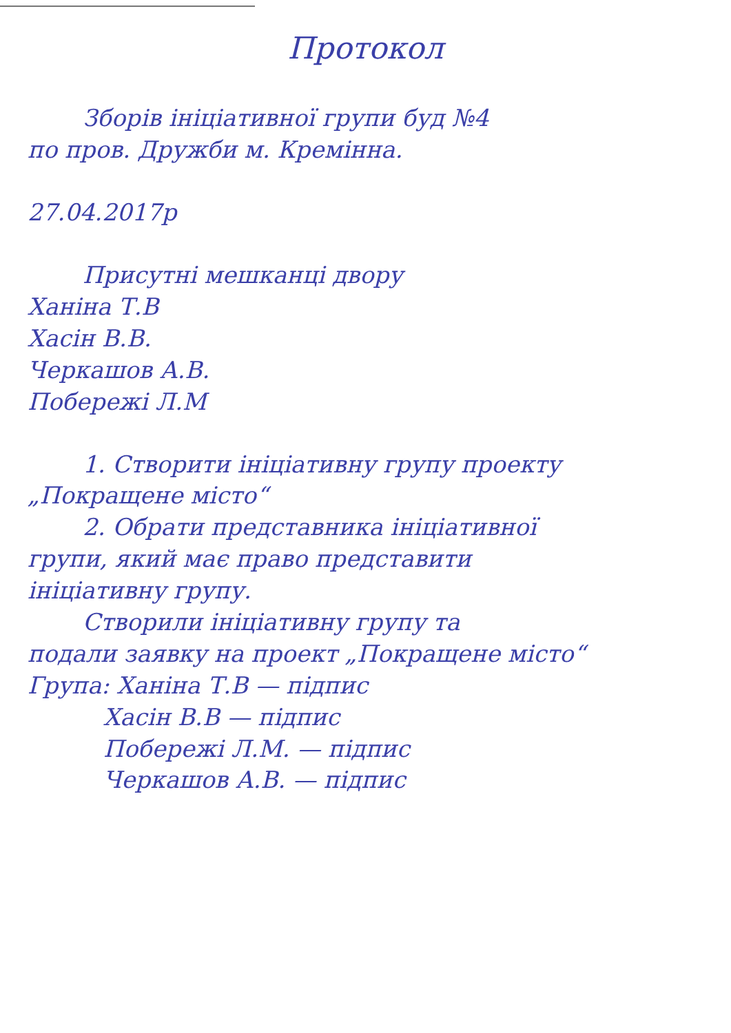Протокол
Зборів ініціативної групи буд №4
по пров. Дружби м. Кремінна.
27.04.2017р
Присутні мешканці двору
Ханіна Т.В
Хасін В.В.
Черкашов А.В.
Побережі Л.М
1. Створити ініціативну групу проекту
„Покращене місто“
2. Обрати представника ініціативної
групи, який має право представити
ініціативну групу.
Створили ініціативну групу та
подали заявку на проект „Покращене місто“
Група: Ханіна Т.В — підпис
Хасін В.В — підпис
Побережі Л.М. — підпис
Черкашов А.В. — підпис